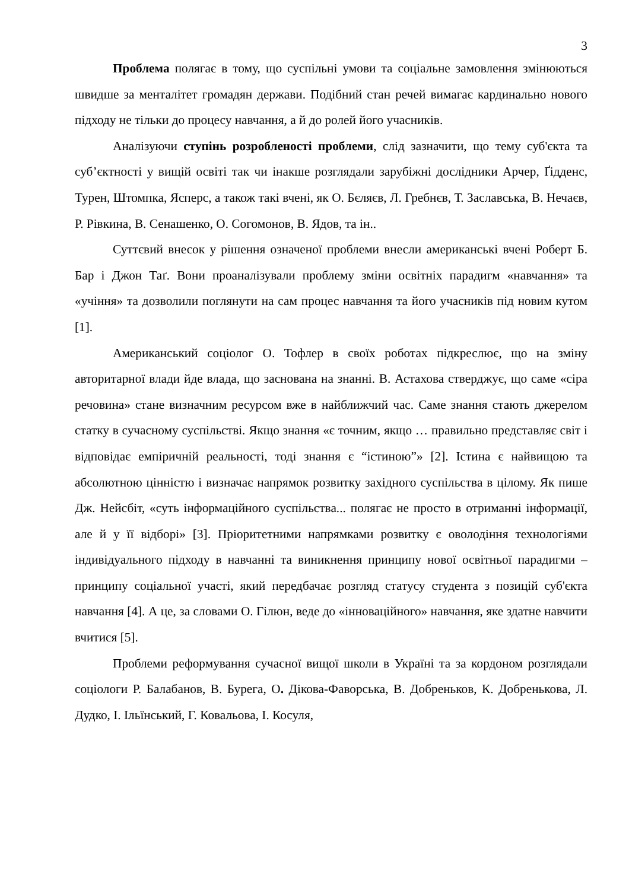3
Проблема полягає в тому, що суспільні умови та соціальне замовлення змінюються швидше за менталітет громадян держави. Подібний стан речей вимагає кардинально нового підходу не тільки до процесу навчання, а й до ролей його учасників.
Аналізуючи ступінь розробленості проблеми, слід зазначити, що тему суб'єкта та суб’єктності у вищій освіті так чи інакше розглядали зарубіжні дослідники Арчер, Ґідденс, Турен, Штомпка, Ясперс, а також такі вчені, як О. Бєляєв, Л. Гребнєв, Т. Заславська, В. Нечаєв, Р. Рівкина, В. Сенашенко, О. Согомонов, В. Ядов, та ін..
Суттєвий внесок у рішення означеної проблеми внесли американські вчені Роберт Б. Бар і Джон Таґ. Вони проаналізували проблему зміни освітніх парадигм «навчання» та «учіння» та дозволили поглянути на сам процес навчання та його учасників під новим кутом [1].
Американський соціолог О. Тофлер в своїх роботах підкреслює, що на зміну авторитарної влади йде влада, що заснована на знанні. В. Астахова стверджує, що саме «сіра речовина» стане визначним ресурсом вже в найближчий час. Саме знання стають джерелом статку в сучасному суспільстві. Якщо знання «є точним, якщо … правильно представляє світ і відповідає емпіричній реальності, тоді знання є “істиною”» [2]. Істина є найвищою та абсолютною цінністю і визначає напрямок розвитку західного суспільства в цілому. Як пише Дж. Нейсбіт, «суть інформаційного суспільства... полягає не просто в отриманні інформації, але й у її відборі» [3]. Пріоритетними напрямками розвитку є оволодіння технологіями індивідуального підходу в навчанні та виникнення принципу нової освітньої парадигми – принципу соціальної участі, який передбачає розгляд статусу студента з позицій суб'єкта навчання [4]. А це, за словами О. Гілюн, веде до «інноваційного» навчання, яке здатне навчити вчитися [5].
Проблеми реформування сучасної вищої школи в Україні та за кордоном розглядали соціологи Р. Балабанов, В. Бурега, О. Дікова-Фаворська, В. Добреньков, К. Добренькова, Л. Дудко, І. Ільїнський, Г. Ковальова, І. Косуля,